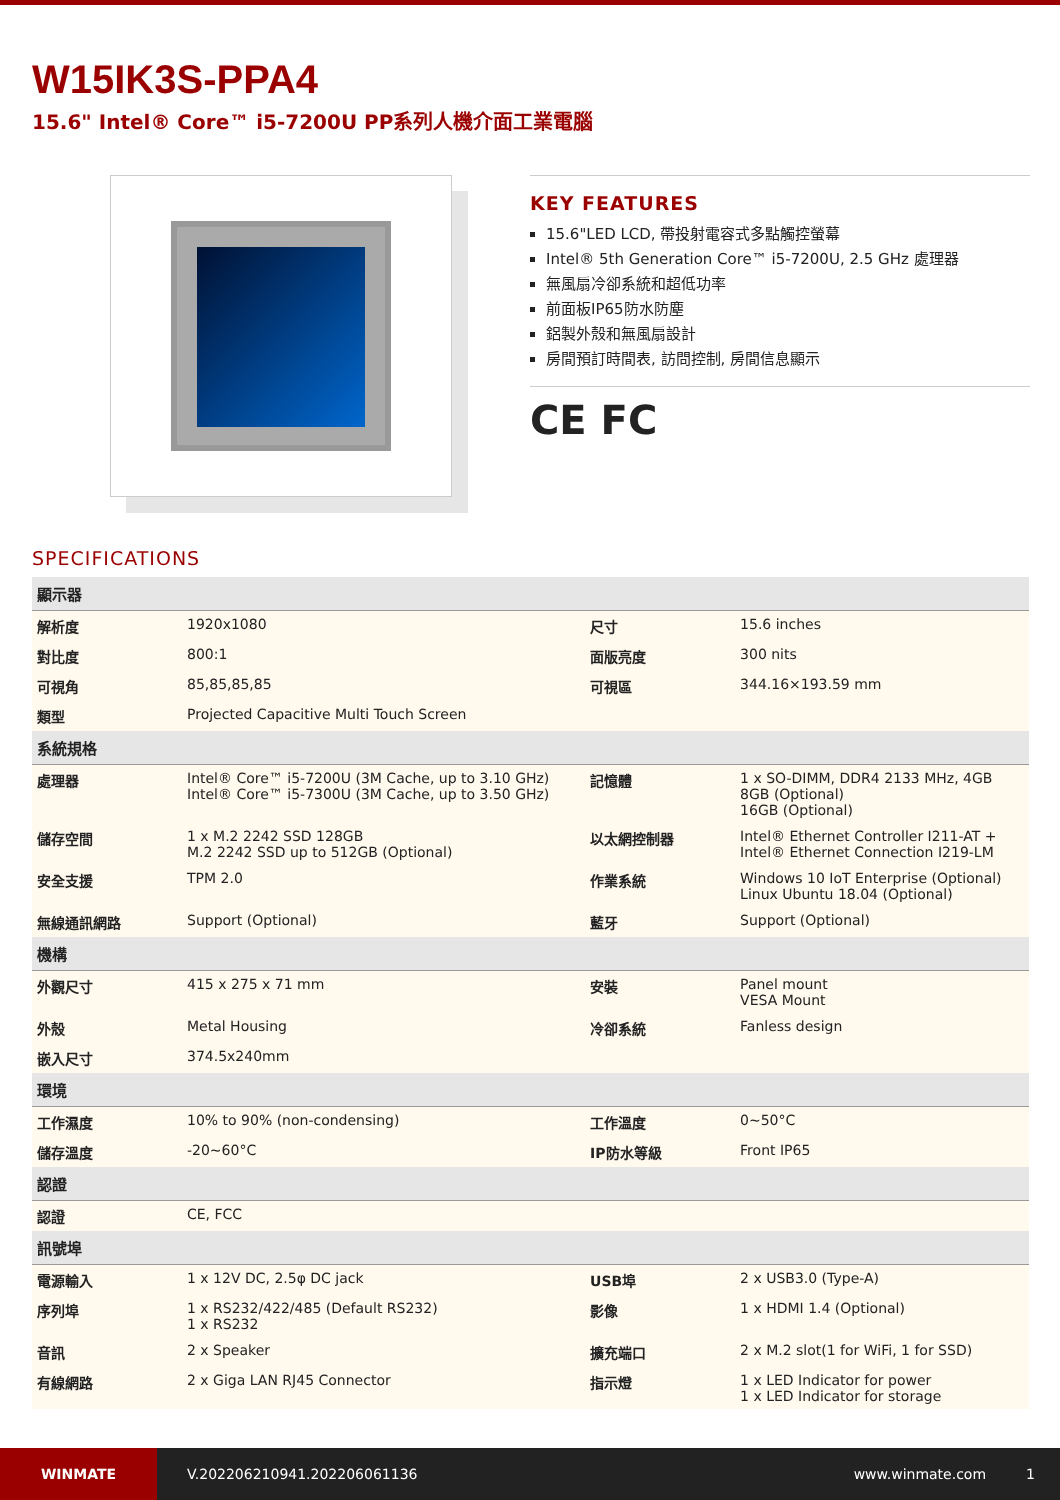W15IK3S-PPA4
15.6" Intel® Core™ i5-7200U PP系列人機介面工業電腦
KEY FEATURES
15.6"LED LCD, 帶投射電容式多點觸控螢幕
Intel® 5th Generation Core™ i5-7200U, 2.5 GHz 處理器
無風扇冷卻系統和超低功率
前面板IP65防水防塵
鋁製外殼和無風扇設計
房間預訂時間表, 訪問控制, 房間信息顯示
CE FC
SPECIFICATIONS
| 顯示器 | | | |
| --- | --- | --- | --- |
| 解析度 | 1920x1080 | 尺寸 | 15.6 inches |
| 對比度 | 800:1 | 面版亮度 | 300 nits |
| 可視角 | 85,85,85,85 | 可視區 | 344.16×193.59 mm |
| 類型 | Projected Capacitive Multi Touch Screen | | |
| 系統規格 | | | |
| 處理器 | Intel® Core™ i5-7200U (3M Cache, up to 3.10 GHz) Intel® Core™ i5-7300U (3M Cache, up to 3.50 GHz) | 記憶體 | 1 x SO-DIMM, DDR4 2133 MHz, 4GB 8GB (Optional) 16GB (Optional) |
| 儲存空間 | 1 x M.2 2242 SSD 128GB M.2 2242 SSD up to 512GB (Optional) | 以太網控制器 | Intel® Ethernet Controller I211-AT + Intel® Ethernet Connection I219-LM |
| 安全支援 | TPM 2.0 | 作業系統 | Windows 10 IoT Enterprise (Optional) Linux Ubuntu 18.04 (Optional) |
| 無線通訊網路 | Support (Optional) | 藍牙 | Support (Optional) |
| 機構 | | | |
| 外觀尺寸 | 415 x 275 x 71 mm | 安裝 | Panel mount VESA Mount |
| 外殼 | Metal Housing | 冷卻系統 | Fanless design |
| 嵌入尺寸 | 374.5x240mm | | |
| 環境 | | | |
| 工作濕度 | 10% to 90% (non-condensing) | 工作溫度 | 0~50°C |
| 儲存溫度 | -20~60°C | IP防水等級 | Front IP65 |
| 認證 | | | |
| 認證 | CE, FCC | | |
| 訊號埠 | | | |
| 電源輸入 | 1 x 12V DC, 2.5φ DC jack | USB埠 | 2 x USB3.0 (Type-A) |
| 序列埠 | 1 x RS232/422/485 (Default RS232) 1 x RS232 | 影像 | 1 x HDMI 1.4 (Optional) |
| 音訊 | 2 x Speaker | 擴充端口 | 2 x M.2 slot(1 for WiFi, 1 for SSD) |
| 有線網路 | 2 x Giga LAN RJ45 Connector | 指示燈 | 1 x LED Indicator for power 1 x LED Indicator for storage |
WINMATE
V.202206210941.202206061136 www.winmate.com 1